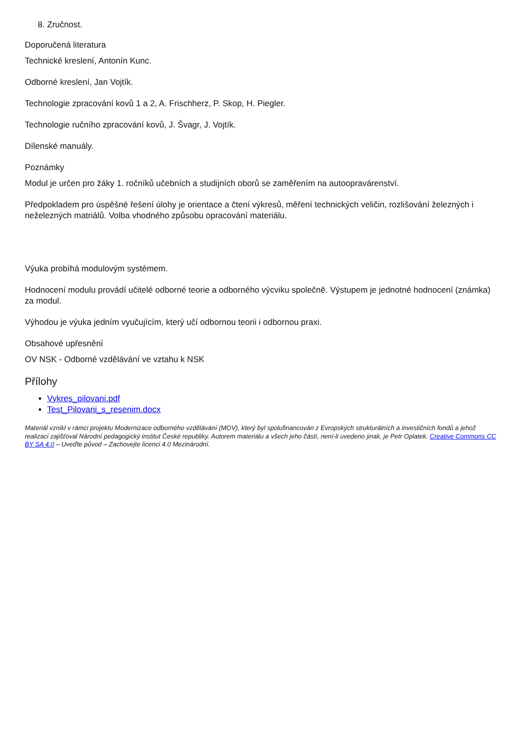8. Zručnost.
Doporučená literatura
Technické kreslení, Antonín Kunc.
Odborné kreslení, Jan Vojtík.
Technologie zpracování kovů 1 a 2, A. Frischherz, P. Skop, H. Piegler.
Technologie ručního zpracování kovů, J. Švagr, J. Vojtík.
Dílenské manuály.
Poznámky
Modul je určen pro žáky 1. ročníků učebních a studijních oborů se zaměřením na autoopravárenství.
Předpokladem pro úspěšné řešení úlohy je orientace a čtení výkresů, měření technických veličin, rozlišování železných i neželezných matriálů. Volba vhodného způsobu opracování materiálu.
Výuka probíhá modulovým systémem.
Hodnocení modulu provádí učitelé odborné teorie a odborného výcviku společně. Výstupem je jednotné hodnocení (známka) za modul.
Výhodou je výuka jedním vyučujícím, který učí odbornou teorii i odbornou praxi.
Obsahové upřesnění
OV NSK - Odborné vzdělávání ve vztahu k NSK
Přílohy
Vykres_pilovani.pdf
Test_Pilovani_s_resenim.docx
Materiál vznikl v rámci projektu Modernizace odborného vzdělávání (MOV), který byl spolufinancován z Evropských strukturálních a investičních fondů a jehož realizaci zajišťoval Národní pedagogický institut České republiky. Autorem materiálu a všech jeho částí, není-li uvedeno jinak, je Petr Oplatek. Creative Commons CC BY SA 4.0 – Uveďte původ – Zachovejte licenci 4.0 Mezinárodní.